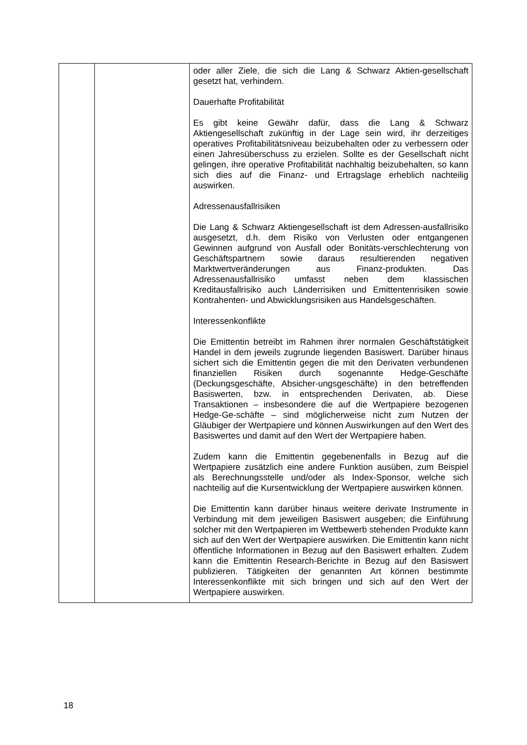| | | oder aller Ziele, die sich die Lang & Schwarz Aktien-gesellschaft gesetzt hat, verhindern. Dauerhafte Profitabilität Es gibt keine Gewähr dafür, dass die Lang & Schwarz Aktiengesellschaft zukünftig in der Lage sein wird, ihr derzeitiges operatives Profitabilitätsniveau beizubehalten oder zu verbessern oder einen Jahresüberschuss zu erzielen. Sollte es der Gesellschaft nicht gelingen, ihre operative Profitabilität nachhaltig beizubehalten, so kann sich dies auf die Finanz- und Ertragslage erheblich nachteilig auswirken. Adressenausfallrisiken Die Lang & Schwarz Aktiengesellschaft ist dem Adressen-ausfallrisiko ausgesetzt, d.h. dem Risiko von Verlusten oder entgangenen Gewinnen aufgrund von Ausfall oder Bonitäts-verschlechterung von Geschäftspartnern sowie daraus resultierenden negativen Marktwertveränderungen aus Finanz-produkten. Das Adressenausfallrisiko umfasst neben dem klassischen Kreditausfallrisiko auch Länderrisiken und Emittentenrisiken sowie Kontrahenten- und Abwicklungsrisiken aus Handelsgeschäften. Interessenkonflikte Die Emittentin betreibt im Rahmen ihrer normalen Geschäftstätigkeit Handel in dem jeweils zugrunde liegenden Basiswert. Darüber hinaus sichert sich die Emittentin gegen die mit den Derivaten verbundenen finanziellen Risiken durch sogenannte Hedge-Geschäfte (Deckungsgeschäfte, Absicher-ungsgeschäfte) in den betreffenden Basiswerten, bzw. in entsprechenden Derivaten, ab. Diese Transaktionen – insbesondere die auf die Wertpapiere bezogenen Hedge-Ge-schäfte – sind möglicherweise nicht zum Nutzen der Gläubiger der Wertpapiere und können Auswirkungen auf den Wert des Basiswertes und damit auf den Wert der Wertpapiere haben. Zudem kann die Emittentin gegebenenfalls in Bezug auf die Wertpapiere zusätzlich eine andere Funktion ausüben, zum Beispiel als Berechnungsstelle und/oder als Index-Sponsor, welche sich nachteilig auf die Kursentwicklung der Wertpapiere auswirken können. Die Emittentin kann darüber hinaus weitere derivate Instrumente in Verbindung mit dem jeweiligen Basiswert ausgeben; die Einführung solcher mit den Wertpapieren im Wettbewerb stehenden Produkte kann sich auf den Wert der Wertpapiere auswirken. Die Emittentin kann nicht öffentliche Informationen in Bezug auf den Basiswert erhalten. Zudem kann die Emittentin Research-Berichte in Bezug auf den Basiswert publizieren. Tätigkeiten der genannten Art können bestimmte Interessenkonflikte mit sich bringen und sich auf den Wert der Wertpapiere auswirken. |
18